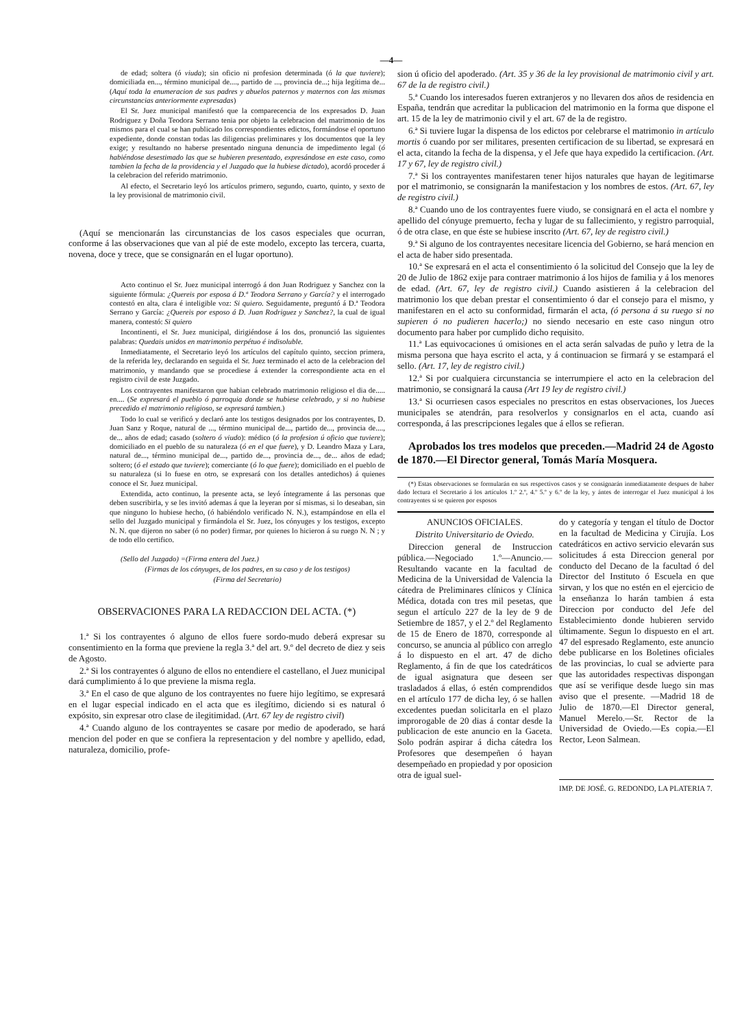—4—
de edad; soltera (ó viuda); sin oficio ni profesion determinada (ó la que tuviere); domiciliada en..., término municipal de...., partido de ..., provincia de...; hija legítima de... (Aquí toda la enumeracion de sus padres y abuelos paternos y maternos con las mismas circunstancias anteriormente expresadas)
El Sr. Juez municipal manifestó que la comparecencia de los expresados D. Juan Rodriguez y Doña Teodora Serrano tenia por objeto la celebracion del matrimonio de los mismos para el cual se han publicado los correspondientes edictos, formándose el oportuno expediente, donde constan todas las diligencias preliminares y los documentos que la ley exige; y resultando no haberse presentado ninguna denuncia de impedimento legal (ó habiéndose desestimado las que se hubieren presentado, expresándose en este caso, como tambien la fecha de la providencia y el Juzgado que la hubiese dictado), acordó proceder á la celebracion del referido matrimonio.
Al efecto, el Secretario leyó los artículos primero, segundo, cuarto, quinto, y sexto de la ley provisional de matrimonio civil.
(Aquí se mencionarán las circunstancias de los casos especiales que ocurran, conforme á las observaciones que van al pié de este modelo, excepto las tercera, cuarta, novena, doce y trece, que se consignarán en el lugar oportuno).
Acto continuo el Sr. Juez municipal interrogó á don Juan Rodriguez y Sanchez con la siguiente fórmula: ¿Quereis por esposa á D.ª Teodora Serrano y García? y el interrogado contestó en alta, clara é inteligible voz: Si quiero. Seguidamente, preguntó á D.ª Teodora Serrano y García: ¿Quereis por esposo á D. Juan Rodriguez y Sanchez?, la cual de igual manera, contestó: Si quiero
Incontinenti, el Sr. Juez municipal, dirigiéndose á los dos, pronunció las siguientes palabras: Quedais unidos en matrimonio perpétuo é indisoluble.
Inmediatamente, el Secretario leyó los artículos del capítulo quinto, seccion primera, de la referida ley, declarando en seguida el Sr. Juez terminado el acto de la celebracion del matrimonio, y mandando que se procediese á extender la correspondiente acta en el registro civil de este Juzgado.
Los contrayentes manifestaron que habian celebrado matrimonio religioso el dia de..... en.... (Se expresará el pueblo ó parroquia donde se hubiese celebrado, y si no hubiese precedido el matrimonio religioso, se expresará tambien.)
Todo lo cual se verificó y declaró ante los testigos designados por los contrayentes, D. Juan Sanz y Roque, natural de ..., término municipal de..., partido de..., provincia de...., de... años de edad; casado (soltero ó viudo): médico (ó la profesion ú oficio que tuviere); domiciliado en el pueblo de su naturaleza (ó en el que fuere), y D. Leandro Maza y Lara, natural de..., término municipal de..., partido de..., provincia de..., de... años de edad; soltero; (ó el estado que tuviere); comerciante (ó lo que fuere); domiciliado en el pueblo de su naturaleza (si lo fuese en otro, se expresará con los detalles antedichos) á quienes conoce el Sr. Juez municipal.
Extendida, acto continuo, la presente acta, se leyó íntegramente á las personas que deben suscribirla, y se les invitó ademas á que la leyeran por sí mismas, si lo deseaban, sin que ninguno lo hubiese hecho, (ó habiéndolo verificado N. N.), estampándose en ella el sello del Juzgado municipal y firmándola el Sr. Juez, los cónyuges y los testigos, excepto N. N. que dijeron no saber (ó no poder) firmar, por quienes lo hicieron á su ruego N. N ; y de todo ello certifico.
(Sello del Juzgado) =(Firma entera del Juez.)
(Firmas de los cónyuges, de los padres, en su caso y de los testigos)
(Firma del Secretario)
OBSERVACIONES PARA LA REDACCION DEL ACTA. (*)
1.ª Si los contrayentes ó alguno de ellos fuere sordo-mudo deberá expresar su consentimiento en la forma que previene la regla 3.ª del art. 9.º del decreto de diez y seis de Agosto.
2.ª Si los contrayentes ó alguno de ellos no entendiere el castellano, el Juez municipal dará cumplimiento á lo que previene la misma regla.
3.ª En el caso de que alguno de los contrayentes no fuere hijo legítimo, se expresará en el lugar especial indicado en el acta que es ilegítimo, diciendo si es natural ó expósito, sin expresar otro clase de ilegitimidad. (Art. 67 ley de registro civil)
4.ª Cuando alguno de los contrayentes se casare por medio de apoderado, se hará mencion del poder en que se confiera la representacion y del nombre y apellido, edad, naturaleza, domicilio, profe-
sion ú oficio del apoderado. (Art. 35 y 36 de la ley provisional de matrimonio civil y art. 67 de la de registro civil.)
5.ª Cuando los interesados fueren extranjeros y no llevaren dos años de residencia en España, tendrán que acreditar la publicacion del matrimonio en la forma que dispone el art. 15 de la ley de matrimonio civil y el art. 67 de la de registro.
6.ª Si tuviere lugar la dispensa de los edictos por celebrarse el matrimonio in artículo mortis ó cuando por ser militares, presenten certificacion de su libertad, se expresará en el acta, citando la fecha de la dispensa, y el Jefe que haya expedido la certificacion. (Art. 17 y 67, ley de registro civil.)
7.ª Si los contrayentes manifestaren tener hijos naturales que hayan de legitimarse por el matrimonio, se consignarán la manifestacion y los nombres de estos. (Art. 67, ley de registro civil.)
8.ª Cuando uno de los contrayentes fuere viudo, se consignará en el acta el nombre y apellido del cónyuge premuerto, fecha y lugar de su fallecimiento, y registro parroquial, ó de otra clase, en que éste se hubiese inscrito (Art. 67, ley de registro civil.)
9.ª Si alguno de los contrayentes necesitare licencia del Gobierno, se hará mencion en el acta de haber sido presentada.
10.ª Se expresará en el acta el consentimiento ó la solicitud del Consejo que la ley de 20 de Julio de 1862 exije para contraer matrimonio á los hijos de familia y á los menores de edad. (Art. 67, ley de registro civil.) Cuando asistieren á la celebracion del matrimonio los que deban prestar el consentimiento ó dar el consejo para el mismo, y manifestaren en el acto su conformidad, firmarán el acta, (ó persona á su ruego si no supieren ó no pudieren hacerlo;) no siendo necesario en este caso ningun otro documento para haber por cumplido dicho requisito.
11.ª Las equivocaciones ú omisiones en el acta serán salvadas de puño y letra de la misma persona que haya escrito el acta, y á continuacion se firmará y se estampará el sello. (Art. 17, ley de registro civil.)
12.ª Si por cualquiera circunstancia se interrumpiere el acto en la celebracion del matrimonio, se consignará la causa (Art 19 ley de registro civil.)
13.ª Si ocurriesen casos especiales no prescritos en estas observaciones, los Jueces municipales se atendrán, para resolverlos y consignarlos en el acta, cuando así corresponda, á las prescripciones legales que á ellos se refieran.
Aprobados los tres modelos que preceden.—Madrid 24 de Agosto de 1870.—El Director general, Tomás María Mosquera.
(*) Estas observaciones se formularán en sus respectivos casos y se consignarán inmediatamente despues de haber dado lectura el Secretario á los artículos 1.º 2.º, 4.º 5.º y 6.º de la ley, y ántes de interrogar el Juez municipal á los contrayentes si se quieren por esposos
ANUNCIOS OFICIALES.
Distrito Universitario de Oviedo.
Direccion general de Instruccion pública.—Negociado 1.º—Anuncio.—Resultando vacante en la facultad de Medicina de la Universidad de Valencia la cátedra de Preliminares clínicos y Clínica Médica, dotada con tres mil pesetas, que segun el artículo 227 de la ley de 9 de Setiembre de 1857, y el 2.º del Reglamento de 15 de Enero de 1870, corresponde al concurso, se anuncia al público con arreglo á lo dispuesto en el art. 47 de dicho Reglamento, á fin de que los catedráticos de igual asignatura que deseen ser trasladados á ellas, ó estén comprendidos en el artículo 177 de dicha ley, ó se hallen excedentes puedan solicitarla en el plazo improrogable de 20 dias á contar desde la publicacion de este anuncio en la Gaceta. Solo podrán aspirar á dicha cátedra los Profesores que desempeñen ó hayan desempeñado en propiedad y por oposicion otra de igual suel-
do y categoría y tengan el título de Doctor en la facultad de Medicina y Cirujía. Los catedráticos en activo servicio elevarán sus solicitudes á esta Direccion general por conducto del Decano de la facultad ó del Director del Instituto ó Escuela en que sirvan, y los que no estén en el ejercicio de la enseñanza lo harán tambien á esta Direccion por conducto del Jefe del Establecimiento donde hubieren servido últimamente. Segun lo dispuesto en el art. 47 del espresado Reglamento, este anuncio debe publicarse en los Boletines oficiales de las provincias, lo cual se advierte para que las autoridades respectivas dispongan que así se verifique desde luego sin mas aviso que el presente. —Madrid 18 de Julio de 1870.—El Director general, Manuel Merelo.—Sr. Rector de la Universidad de Oviedo.—Es copia.—El Rector, Leon Salmean.
IMP. DE JOSÉ. G. REDONDO, LA PLATERIA 7.